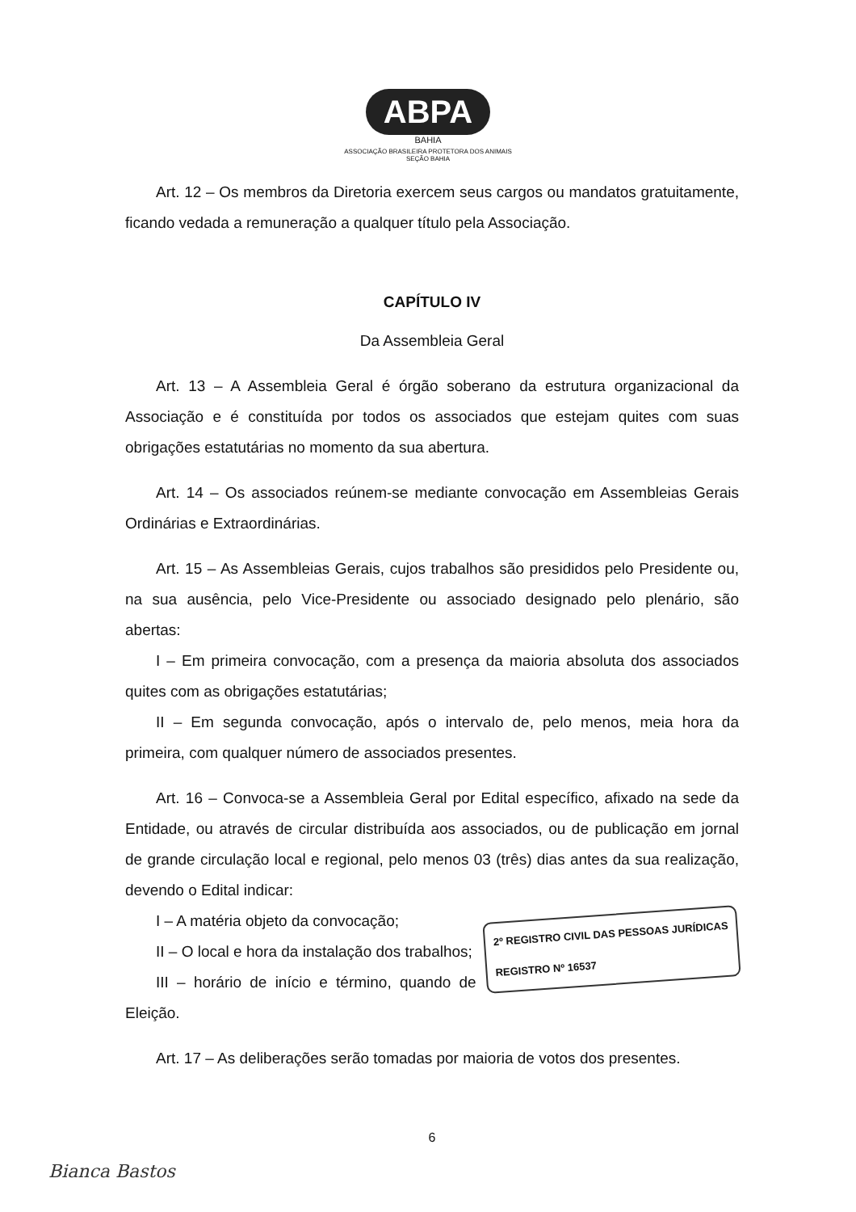ABPA
BAHIA
ASSOCIAÇÃO BRASILEIRA PROTETORA DOS ANIMAIS
SEÇÃO BAHIA
Art. 12 – Os membros da Diretoria exercem seus cargos ou mandatos gratuitamente, ficando vedada a remuneração a qualquer título pela Associação.
CAPÍTULO IV
Da Assembleia Geral
Art. 13 – A Assembleia Geral é órgão soberano da estrutura organizacional da Associação e é constituída por todos os associados que estejam quites com suas obrigações estatutárias no momento da sua abertura.
Art. 14 – Os associados reúnem-se mediante convocação em Assembleias Gerais Ordinárias e Extraordinárias.
Art. 15 – As Assembleias Gerais, cujos trabalhos são presididos pelo Presidente ou, na sua ausência, pelo Vice-Presidente ou associado designado pelo plenário, são abertas:
I – Em primeira convocação, com a presença da maioria absoluta dos associados quites com as obrigações estatutárias;
II – Em segunda convocação, após o intervalo de, pelo menos, meia hora da primeira, com qualquer número de associados presentes.
Art. 16 – Convoca-se a Assembleia Geral por Edital específico, afixado na sede da Entidade, ou através de circular distribuída aos associados, ou de publicação em jornal de grande circulação local e regional, pelo menos 03 (três) dias antes da sua realização, devendo o Edital indicar:
2º REGISTRO CIVIL DAS PESSOAS JURÍDICAS
REGISTRO Nº 16537
I – A matéria objeto da convocação;
II – O local e hora da instalação dos trabalhos;
III – horário de início e término, quando de Eleição.
Art. 17 – As deliberações serão tomadas por maioria de votos dos presentes.
6
Bianca Bastos